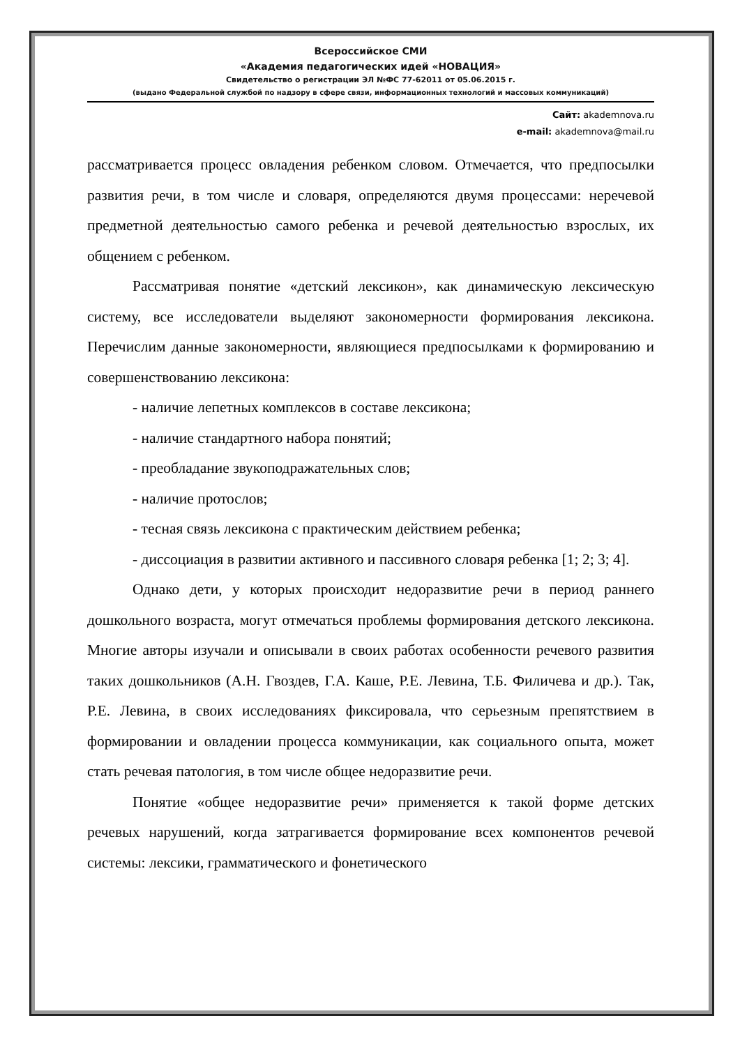Всероссийское СМИ
«Академия педагогических идей «НОВАЦИЯ»
Свидетельство о регистрации ЭЛ №ФС 77-62011 от 05.06.2015 г.
(выдано Федеральной службой по надзору в сфере связи, информационных технологий и массовых коммуникаций)
Сайт: akademnova.ru
e-mail: akademnova@mail.ru
рассматривается процесс овладения ребенком словом. Отмечается, что предпосылки развития речи, в том числе и словаря, определяются двумя процессами: неречевой предметной деятельностью самого ребенка и речевой деятельностью взрослых, их общением с ребенком.
Рассматривая понятие «детский лексикон», как динамическую лексическую систему, все исследователи выделяют закономерности формирования лексикона. Перечислим данные закономерности, являющиеся предпосылками к формированию и совершенствованию лексикона:
- наличие лепетных комплексов в составе лексикона;
- наличие стандартного набора понятий;
- преобладание звукоподражательных слов;
- наличие протослов;
- тесная связь лексикона с практическим действием ребенка;
- диссоциация в развитии активного и пассивного словаря ребенка [1; 2; 3; 4].
Однако дети, у которых происходит недоразвитие речи в период раннего дошкольного возраста, могут отмечаться проблемы формирования детского лексикона. Многие авторы изучали и описывали в своих работах особенности речевого развития таких дошкольников (А.Н. Гвоздев, Г.А. Каше, Р.Е. Левина, Т.Б. Филичева и др.). Так, Р.Е. Левина, в своих исследованиях фиксировала, что серьезным препятствием в формировании и овладении процесса коммуникации, как социального опыта, может стать речевая патология, в том числе общее недоразвитие речи.
Понятие «общее недоразвитие речи» применяется к такой форме детских речевых нарушений, когда затрагивается формирование всех компонентов речевой системы: лексики, грамматического и фонетического